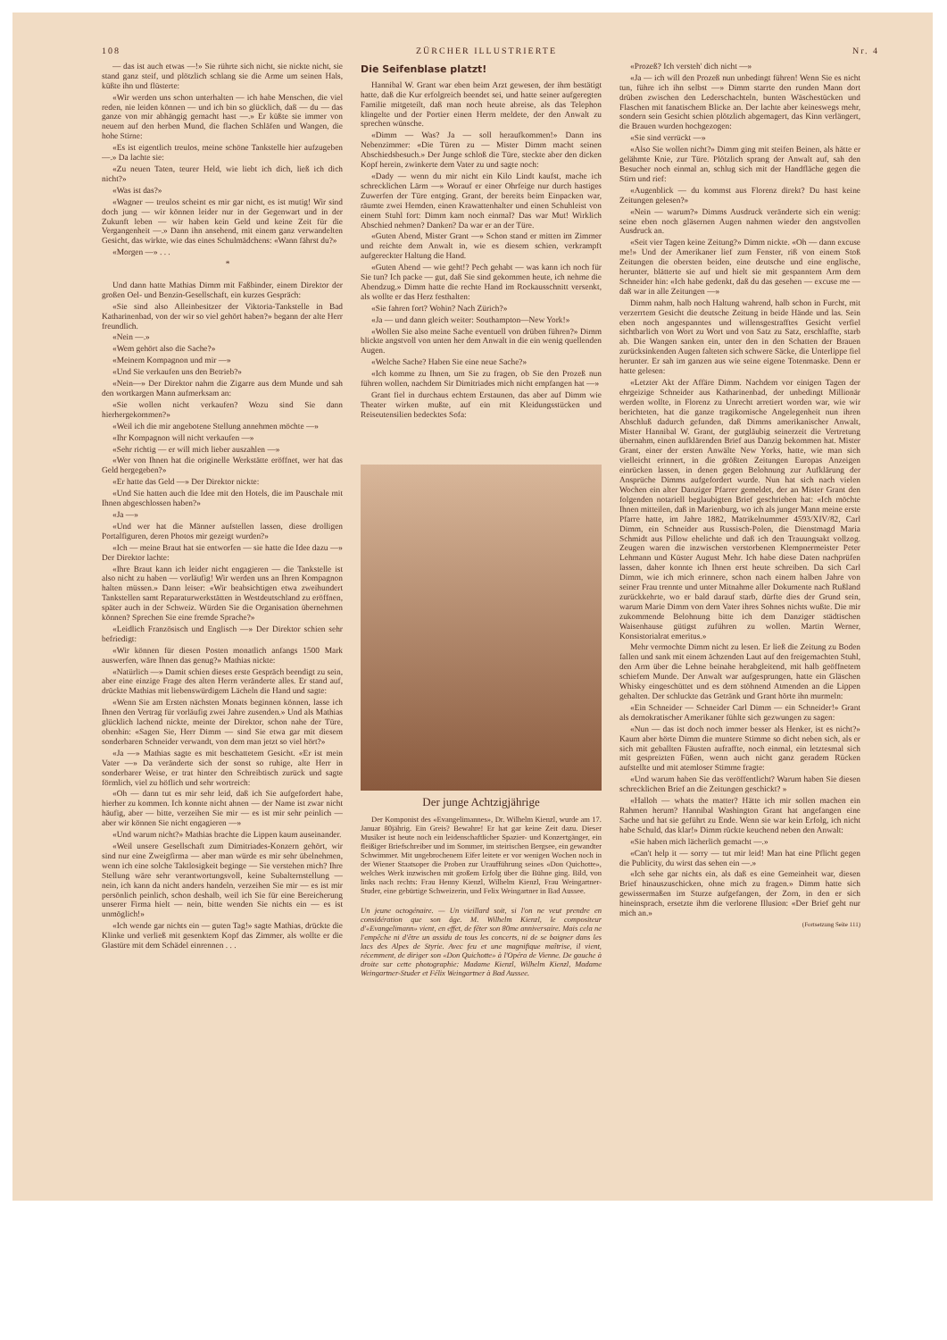108 ZÜRCHER ILLUSTRIERTE Nr. 4
— das ist auch etwas —!» Sie rührte sich nicht, sie nickte nicht, sie stand ganz steif, und plötzlich schlang sie die Arme um seinen Hals, küßte ihn und flüsterte:
«Wir werden uns schon unterhalten — ich habe Menschen, die viel reden, nie leiden können — und ich bin so glücklich, daß — du — das ganze von mir abhängig gemacht hast —.» Er küßte sie immer von neuem auf den herben Mund, die flachen Schläfen und Wangen, die hohe Stirne:
«Es ist eigentlich treulos, meine schöne Tankstelle hier aufzugeben —.» Da lachte sie:
«Zu neuen Taten, teurer Held, wie liebt ich dich, ließ ich dich nicht?»
«Was ist das?»
«Wagner — treulos scheint es mir gar nicht, es ist mutig! Wir sind doch jung — wir können leider nur in der Gegenwart und in der Zukunft leben — wir haben kein Geld und keine Zeit für die Vergangenheit —.» Dann ihn ansehend, mit einem ganz verwandelten Gesicht, das wirkte, wie das eines Schulmädchens: «Wann fährst du?»
«Morgen —» . . .
*
Und dann hatte Mathias Dimm mit Faßbinder, einem Direktor der großen Oel- und Benzin-Gesellschaft, ein kurzes Gespräch:
«Sie sind also Alleinbesitzer der Viktoria-Tankstelle in Bad Katharinenbad, von der wir so viel gehört haben?» begann der alte Herr freundlich.
«Nein —.»
«Wem gehört also die Sache?»
«Meinem Kompagnon und mir —»
«Und Sie verkaufen uns den Betrieb?»
«Nein—» Der Direktor nahm die Zigarre aus dem Munde und sah den wortkargen Mann aufmerksam an:
«Sie wollen nicht verkaufen? Wozu sind Sie dann hierhergekommen?»
«Weil ich die mir angebotene Stellung annehmen möchte —»
«Ihr Kompagnon will nicht verkaufen —»
«Sehr richtig — er will mich lieber auszahlen —»
«Wer von Ihnen hat die originelle Werkstätte eröffnet, wer hat das Geld hergegeben?»
«Er hatte das Geld —» Der Direktor nickte:
«Und Sie hatten auch die Idee mit den Hotels, die im Pauschale mit Ihnen abgeschlossen haben?»
«Ja —»
«Und wer hat die Männer aufstellen lassen, diese drolligen Portalfiguren, deren Photos mir gezeigt wurden?»
«Ich — meine Braut hat sie entworfen — sie hatte die Idee dazu —» Der Direktor lachte:
«Ihre Braut kann ich leider nicht engagieren — die Tankstelle ist also nicht zu haben — vorläufig! Wir werden uns an Ihren Kompagnon halten müssen.» Dann leiser: «Wir beabsichtigen etwa zweihundert Tankstellen samt Reparaturwerkstätten in Westdeutschland zu eröffnen, später auch in der Schweiz. Würden Sie die Organisation übernehmen können? Sprechen Sie eine fremde Sprache?»
«Leidlich Französisch und Englisch —» Der Direktor schien sehr befriedigt:
«Wir können für diesen Posten monatlich anfangs 1500 Mark auswerfen, wäre Ihnen das genug?» Mathias nickte:
«Natürlich —» Damit schien dieses erste Gespräch beendigt zu sein, aber eine einzige Frage des alten Herrn veränderte alles. Er stand auf, drückte Mathias mit liebenswürdigem Lächeln die Hand und sagte:
«Wenn Sie am Ersten nächsten Monats beginnen können, lasse ich Ihnen den Vertrag für vorläufig zwei Jahre zusenden.» Und als Mathias glücklich lachend nickte, meinte der Direktor, schon nahe der Türe, obenhin: «Sagen Sie, Herr Dimm — sind Sie etwa gar mit diesem sonderbaren Schneider verwandt, von dem man jetzt so viel hört?»
«Ja —» Mathias sagte es mit beschattetem Gesicht. «Er ist mein Vater —» Da veränderte sich der sonst so ruhige, alte Herr in sonderbarer Weise, er trat hinter den Schreibtisch zurück und sagte förmlich, viel zu höflich und sehr wortreich:
«Oh — dann tut es mir sehr leid, daß ich Sie aufgefordert habe, hierher zu kommen. Ich konnte nicht ahnen — der Name ist zwar nicht häufig, aber — bitte, verzeihen Sie mir — es ist mir sehr peinlich — aber wir können Sie nicht engagieren —»
«Und warum nicht?» Mathias brachte die Lippen kaum auseinander.
«Weil unsere Gesellschaft zum Dimitriades-Konzern gehört, wir sind nur eine Zweigfirma — aber man würde es mir sehr übelnehmen, wenn ich eine solche Taktlosigkeit beginge — Sie verstehen mich? Ihre Stellung wäre sehr verantwortungsvoll, keine Subalternstellung — nein, ich kann da nicht anders handeln, verzeihen Sie mir — es ist mir persönlich peinlich, schon deshalb, weil ich Sie für eine Bereicherung unserer Firma hielt — nein, bitte wenden Sie nichts ein — es ist unmöglich!»
«Ich wende gar nichts ein — guten Tag!» sagte Mathias, drückte die Klinke und verließ mit gesenktem Kopf das Zimmer, als wollte er die Glastüre mit dem Schädel einrennen . . .
Die Seifenblase platzt!
Hannibal W. Grant war eben beim Arzt gewesen, der ihm bestätigt hatte, daß die Kur erfolgreich beendet sei, und hatte seiner aufgeregten Familie mitgeteilt, daß man noch heute abreise, als das Telephon klingelte und der Portier einen Herrn meldete, der den Anwalt zu sprechen wünsche.
«Dimm — Was? Ja — soll heraufkommen!» Dann ins Nebenzimmer: «Die Türen zu — Mister Dimm macht seinen Abschiedsbesuch.» Der Junge schloß die Türe, steckte aber den dicken Kopf herein, zwinkerte dem Vater zu und sagte noch:
«Dady — wenn du mir nicht ein Kilo Lindt kaufst, mache ich schrecklichen Lärm —» Worauf er einer Ohrfeige nur durch hastiges Zuwerfen der Türe entging. Grant, der bereits beim Einpacken war, räumte zwei Hemden, einen Krawattenhalter und einen Schuhleist von einem Stuhl fort: Dimm kam noch einmal? Das war Mut! Wirklich Abschied nehmen? Danken? Da war er an der Türe.
«Guten Abend, Mister Grant —» Schon stand er mitten im Zimmer und reichte dem Anwalt in, wie es diesem schien, verkrampft aufgereckter Haltung die Hand.
«Guten Abend — wie geht!? Pech gehabt — was kann ich noch für Sie tun? Ich packe — gut, daß Sie sind gekommen heute, ich nehme die Abendzug.» Dimm hatte die rechte Hand im Rockausschnitt versenkt, als wollte er das Herz festhalten:
«Sie fahren fort? Wohin? Nach Zürich?»
«Ja — und dann gleich weiter: Southampton—New York!»
«Wollen Sie also meine Sache eventuell von drüben führen?» Dimm blickte angstvoll von unten her dem Anwalt in die ein wenig quellenden Augen.
«Welche Sache? Haben Sie eine neue Sache?»
«Ich komme zu Ihnen, um Sie zu fragen, ob Sie den Prozeß nun führen wollen, nachdem Sir Dimitriades mich nicht empfangen hat —»
Grant fiel in durchaus echtem Erstaunen, das aber auf Dimm wie Theater wirken mußte, auf ein mit Kleidungsstücken und Reiseutensilien bedecktes Sofa:
Der junge Achtzigjährige
Der Komponist des «Evangelimannes», Dr. Wilhelm Kienzl, wurde am 17. Januar 80jährig. Ein Greis? Bewahre! Er hat gar keine Zeit dazu. Dieser Musiker ist heute noch ein leidenschaftlicher Spazier- und Konzertgänger, ein fleißiger Briefschreiber und im Sommer, im steirischen Bergsee, ein gewandter Schwimmer. Mit ungebrochenem Eifer leitete er vor wenigen Wochen noch in der Wiener Staatsoper die Proben zur Uraufführung seines «Don Quichotte», welches Werk inzwischen mit großem Erfolg über die Bühne ging. Bild, von links nach rechts: Frau Henny Kienzl, Wilhelm Kienzl, Frau Weingartner-Studer, eine gebürtige Schweizerin, und Felix Weingartner in Bad Aussee.
Un jeune octogénaire. — Un vieillard soit, si l'on ne veut prendre en considération que son âge. M. Wilhelm Kienzl, le compositeur d'«Evangelimann» vient, en effet, de fêter son 80me anniversaire. Mais cela ne l'empêche ni d'être un assidu de tous les concerts, ni de se baigner dans les lacs des Alpes de Styrie. Avec feu et une magnifique maîtrise, il vient, récemment, de diriger son «Don Quichotte» à l'Opéra de Vienne. De gauche à droite sur cette photographie: Madame Kienzl, Wilhelm Kienzl, Madame Weingartner-Studer et Félix Weingartner à Bad Aussee.
«Prozeß? Ich versteh' dich nicht —»
«Ja — ich will den Prozeß nun unbedingt führen! Wenn Sie es nicht tun, führe ich ihn selbst —» Dimm starrte den runden Mann dort drüben zwischen den Lederschachteln, bunten Wäschestücken und Flaschen mit fanatischem Blicke an. Der lachte aber keineswegs mehr, sondern sein Gesicht schien plötzlich abgemagert, das Kinn verlängert, die Brauen wurden hochgezogen:
«Sie sind verrückt —»
«Also Sie wollen nicht?» Dimm ging mit steifen Beinen, als hätte er gelähmte Knie, zur Türe. Plötzlich sprang der Anwalt auf, sah den Besucher noch einmal an, schlug sich mit der Handfläche gegen die Stirn und rief:
«Augenblick — du kommst aus Florenz direkt? Du hast keine Zeitungen gelesen?»
«Nein — warum?» Dimms Ausdruck veränderte sich ein wenig: seine eben noch gläsernen Augen nahmen wieder den angstvollen Ausdruck an.
«Seit vier Tagen keine Zeitung?» Dimm nickte. «Oh — dann excuse me!» Und der Amerikaner lief zum Fenster, riß von einem Stoß Zeitungen die obersten beiden, eine deutsche und eine englische, herunter, blätterte sie auf und hielt sie mit gespanntem Arm dem Schneider hin: «Ich habe gedenkt, daß du das gesehen — excuse me — daß war in alle Zeitungen —»
Dimm nahm, halb noch Haltung wahrend, halb schon in Furcht, mit verzerrtem Gesicht die deutsche Zeitung in beide Hände und las. Sein eben noch angespanntes und willensgestrafftes Gesicht verfiel sichtbarlich von Wort zu Wort und von Satz zu Satz, erschlaffte, starb ab. Die Wangen sanken ein, unter den in den Schatten der Brauen zurücksinkenden Augen falteten sich schwere Säcke, die Unterlippe fiel herunter. Er sah im ganzen aus wie seine eigene Totenmaske. Denn er hatte gelesen:
«Letzter Akt der Affäre Dimm. Nachdem vor einigen Tagen der ehrgeizige Schneider aus Katharinenbad, der unbedingt Millionär werden wollte, in Florenz zu Unrecht arretiert worden war, wie wir berichteten, hat die ganze tragikomische Angelegenheit nun ihren Abschluß dadurch gefunden, daß Dimms amerikanischer Anwalt, Mister Hannibal W. Grant, der gutgläubig seinerzeit die Vertretung übernahm, einen aufklärenden Brief aus Danzig bekommen hat. Mister Grant, einer der ersten Anwälte New Yorks, hatte, wie man sich vielleicht erinnert, in die größten Zeitungen Europas Anzeigen einrücken lassen, in denen gegen Belohnung zur Aufklärung der Ansprüche Dimms aufgefordert wurde. Nun hat sich nach vielen Wochen ein alter Danziger Pfarrer gemeldet, der an Mister Grant den folgenden notariell beglaubigten Brief geschrieben hat: «Ich möchte Ihnen mitteilen, daß in Marienburg, wo ich als junger Mann meine erste Pfarre hatte, im Jahre 1882, Matrikelnummer 4593/XIV/82, Carl Dimm, ein Schneider aus Russisch-Polen, die Dienstmagd Maria Schmidt aus Pillow ehelichte und daß ich den Trauungsakt vollzog. Zeugen waren die inzwischen verstorbenen Klempnermeister Peter Lehmann und Küster August Mehr. Ich habe diese Daten nachprüfen lassen, daher konnte ich Ihnen erst heute schreiben. Da sich Carl Dimm, wie ich mich erinnere, schon nach einem halben Jahre von seiner Frau trennte und unter Mitnahme aller Dokumente nach Rußland zurückkehrte, wo er bald darauf starb, dürfte dies der Grund sein, warum Marie Dimm von dem Vater ihres Sohnes nichts wußte. Die mir zukommende Belohnung bitte ich dem Danziger städtischen Waisenhause gütigst zuführen zu wollen. Martin Werner, Konsistorialrat emeritus.»
Mehr vermochte Dimm nicht zu lesen. Er ließ die Zeitung zu Boden fallen und sank mit einem ächzenden Laut auf den freigemachten Stuhl, den Arm über die Lehne beinahe herabgleitend, mit halb geöffnetem schiefem Munde. Der Anwalt war aufgesprungen, hatte ein Gläschen Whisky eingeschüttet und es dem stöhnend Atmenden an die Lippen gehalten. Der schluckte das Getränk und Grant hörte ihn murmeln:
«Ein Schneider — Schneider Carl Dimm — ein Schneider!» Grant als demokratischer Amerikaner fühlte sich gezwungen zu sagen:
«Nun — das ist doch noch immer besser als Henker, ist es nicht?» Kaum aber hörte Dimm die muntere Stimme so dicht neben sich, als er sich mit geballten Fäusten aufraffte, noch einmal, ein letztesmal sich mit gespreizten Füßen, wenn auch nicht ganz geradem Rücken aufstellte und mit atemloser Stimme fragte:
«Und warum haben Sie das veröffentlicht? Warum haben Sie diesen schrecklichen Brief an die Zeitungen geschickt? »
«Halloh — whats the matter? Hätte ich mir sollen machen ein Rahmen herum? Hannibal Washington Grant hat angefangen eine Sache und hat sie geführt zu Ende. Wenn sie war kein Erfolg, ich nicht habe Schuld, das klar!» Dimm rückte keuchend neben den Anwalt:
«Sie haben mich lächerlich gemacht —.»
«Can't help it — sorry — tut mir leid! Man hat eine Pflicht gegen die Publicity, du wirst das sehen ein —.»
«Ich sehe gar nichts ein, als daß es eine Gemeinheit war, diesen Brief hinauszuschicken, ohne mich zu fragen.» Dimm hatte sich gewissermaßen im Sturze aufgefangen, der Zorn, in den er sich hineinsprach, ersetzte ihm die verlorene Illusion: «Der Brief geht nur mich an.»
(Fortsetzung Seite 111)